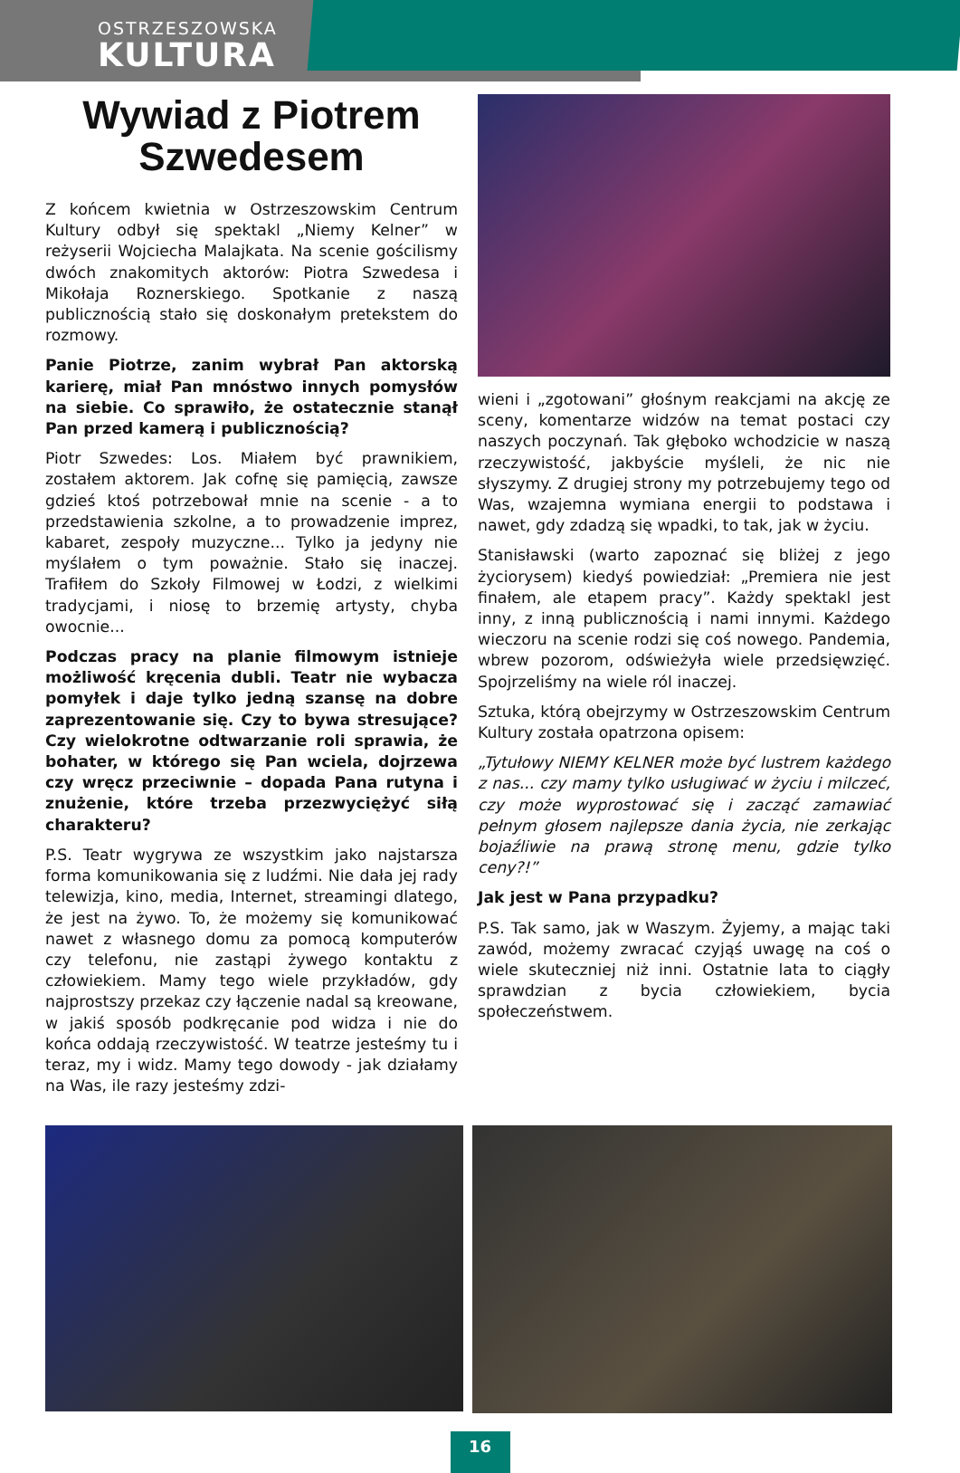OSTRZESZOWSKA
KULTURA
Wywiad z Piotrem Szwedesem
Z końcem kwietnia w Ostrzeszowskim Centrum Kultury odbył się spektakl „Niemy Kelner” w reżyserii Wojciecha Malajkata. Na scenie gościlismy dwóch znakomitych aktorów: Piotra Szwedesa i Mikołaja Roznerskiego. Spotkanie z naszą publicznością stało się doskonałym pretekstem do rozmowy.
Panie Piotrze, zanim wybrał Pan aktorską karierę, miał Pan mnóstwo innych pomysłów na siebie. Co sprawiło, że ostatecznie stanął Pan przed kamerą i publicznością?
Piotr Szwedes: Los. Miałem być prawnikiem, zostałem aktorem. Jak cofnę się pamięcią, zawsze gdzieś ktoś potrzebował mnie na scenie - a to przedstawienia szkolne, a to prowadzenie imprez, kabaret, zespoły muzyczne... Tylko ja jedyny nie myślałem o tym poważnie. Stało się inaczej. Trafiłem do Szkoły Filmowej w Łodzi, z wielkimi tradycjami, i niosę to brzemię artysty, chyba owocnie...
Podczas pracy na planie filmowym istnieje możliwość kręcenia dubli. Teatr nie wybacza pomyłek i daje tylko jedną szansę na dobre zaprezentowanie się. Czy to bywa stresujące? Czy wielokrotne odtwarzanie roli sprawia, że bohater, w którego się Pan wciela, dojrzewa czy wręcz przeciwnie – dopada Pana rutyna i znużenie, które trzeba przezwyciężyć siłą charakteru?
P.S. Teatr wygrywa ze wszystkim jako najstarsza forma komunikowania się z ludźmi. Nie dała jej rady telewizja, kino, media, Internet, streamingi dlatego, że jest na żywo. To, że możemy się komunikować nawet z własnego domu za pomocą komputerów czy telefonu, nie zastąpi żywego kontaktu z człowiekiem. Mamy tego wiele przykładów, gdy najprostszy przekaz czy łączenie nadal są kreowane, w jakiś sposób podkręcanie pod widza i nie do końca oddają rzeczywistość. W teatrze jesteśmy tu i teraz, my i widz. Mamy tego dowody - jak działamy na Was, ile razy jesteśmy zdzi-
wieni i „zgotowani” głośnym reakcjami na akcję ze sceny, komentarze widzów na temat postaci czy naszych poczynań. Tak głęboko wchodzicie w naszą rzeczywistość, jakbyście myśleli, że nic nie słyszymy. Z drugiej strony my potrzebujemy tego od Was, wzajemna wymiana energii to podstawa i nawet, gdy zdadzą się wpadki, to tak, jak w życiu.
Stanisławski (warto zapoznać się bliżej z jego życiorysem) kiedyś powiedział: „Premiera nie jest finałem, ale etapem pracy”. Każdy spektakl jest inny, z inną publicznością i nami innymi. Każdego wieczoru na scenie rodzi się coś nowego. Pandemia, wbrew pozorom, odświeżyła wiele przedsięwzięć. Spojrzeliśmy na wiele ról inaczej.
Sztuka, którą obejrzymy w Ostrzeszowskim Centrum Kultury została opatrzona opisem:
„Tytułowy NIEMY KELNER może być lustrem każdego z nas... czy mamy tylko usługiwać w życiu i milczeć, czy może wyprostować się i zacząć zamawiać pełnym głosem najlepsze dania życia, nie zerkając bojaźliwie na prawą stronę menu, gdzie tylko ceny?!”
Jak jest w Pana przypadku?
P.S. Tak samo, jak w Waszym. Żyjemy, a mając taki zawód, możemy zwracać czyjąś uwagę na coś o wiele skuteczniej niż inni. Ostatnie lata to ciągły sprawdzian z bycia człowiekiem, bycia społeczeństwem.
16